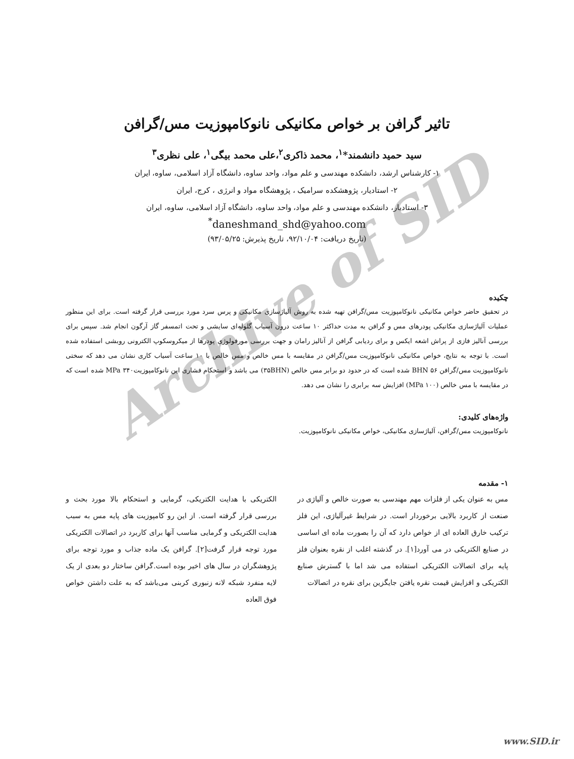Archive of SID
تاثیر گرافن بر خواص مکانیکی نانوکامپوزیت مس/گرافن
سید حمید دانشمند*<sup>۱</sup>، محمد ذاکری<sup>۲</sup>،علی محمد بیگی<sup>۱</sup>، علی نظری<sup>۳</sup>
۱- کارشناس ارشد، دانشکده مهندسی و علم مواد، واحد ساوه، دانشگاه آزاد اسلامی، ساوه، ایران
۲- استادیار، پژوهشکده سرامیک ، پژوهشگاه مواد و انرژی ، کرج، ایران
۳- استادیار، دانشکده مهندسی و علم مواد، واحد ساوه، دانشگاه آزاد اسلامی، ساوه، ایران
<sup>*</sup> daneshmand_shd@yahoo.com
(تاریخ دریافت: ۹۲/۱۰/۰۴، تاریخ پذیرش: ۹۳/۰۵/۲۵)
چکیده
در تحقیق حاضر خواص مکانیکی نانوکامپوزیت مس/گرافن تهیه شده به روش آلیاژسازی مکانیکی و پرس سرد مورد بررسی قرار گرفته است. برای این منظور عملیات آلیاژسازی مکانیکی پودرهای مس و گرافن به مدت حداکثر ۱۰ ساعت درون آسیاب گلوله‌ای سایشی و تحت اتمسفر گاز آرگون انجام شد. سپس برای بررسی آنالیز فازی از پراش اشعه ایکس و برای ردیابی گرافن از آنالیز رامان و جهت بررسی مورفولوژی پودرها از میکروسکوپ الکترونی روبشی استفاده شده است. با توجه به نتایج، خواص مکانیکی نانوکامپوزیت مس/گرافن در مقایسه با مس خالص و مس خالص با ۱۰ ساعت آسیاب کاری نشان می دهد که سختی نانوکامپوزیت مس/گرافن BHN ۵۶ شده است که در حدود دو برابر مس خالص (۳۵BHN) می باشد و استحکام فشاری این نانوکامپوزیتMPa ۳۴۰ شده است که در مقایسه با مس خالص (MPa ۱۰۰) افزایش سه برابری را نشان می دهد.
واژه‌های کلیدی:
نانوکامپوزیت مس/گرافن، آلیاژسازی مکانیکی، خواص مکانیکی نانوکامپوزیت.
۱- مقدمه
مس به عنوان یکی از فلزات مهم مهندسی به صورت خالص و آلیاژی در صنعت از کاربرد بالایی برخوردار است. در شرایط غیرآلیاژی، این فلز ترکیب خارق العاده ای از خواص دارد که آن را بصورت ماده ای اساسی در صنایع الکتریکی در می آورد[۱]. در گذشته اغلب از نقره بعنوان فلز پایه برای اتصالات الکتریکی استفاده می شد اما با گسترش صنایع الکتریکی و افزایش قیمت نقره یافتن جایگزین برای نقره در اتصالات
الکتریکی با هدایت الکتریکی، گرمایی و استحکام بالا مورد بحث و بررسی قرار گرفته است. از این رو کامپوزیت های پایه مس به سبب هدایت الکتریکی و گرمایی مناسب آنها برای کاربرد در اتصالات الکتریکی مورد توجه قرار گرفت[۲]. گرافن یک ماده جذاب و مورد توجه برای پژوهشگران در سال های اخیر بوده است.گرافن ساختار دو بعدی از یک لایه منفرد شبکه لانه زنبوری کربنی می‌باشد که به علت داشتن خواص فوق العاده
www.SID.ir